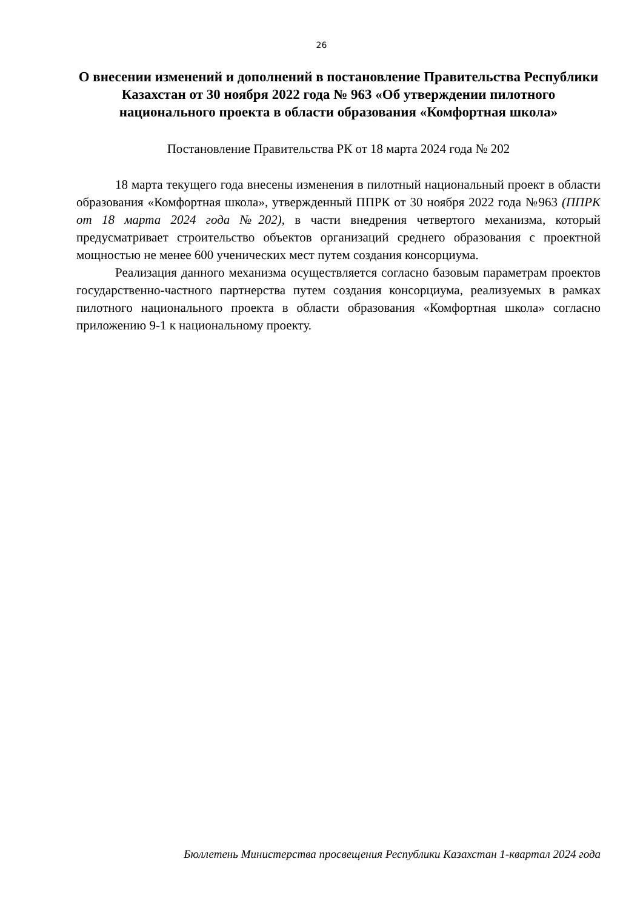26
О внесении изменений и дополнений в постановление Правительства Республики Казахстан от 30 ноября 2022 года № 963 «Об утверждении пилотного национального проекта в области образования «Комфортная школа»
Постановление Правительства РК от 18 марта 2024 года № 202
18 марта текущего года внесены изменения в пилотный национальный проект в области образования «Комфортная школа», утвержденный ППРК от 30 ноября 2022 года №963 (ППРК от 18 марта 2024 года №202), в части внедрения четвертого механизма, который предусматривает строительство объектов организаций среднего образования с проектной мощностью не менее 600 ученических мест путем создания консорциума.
Реализация данного механизма осуществляется согласно базовым параметрам проектов государственно-частного партнерства путем создания консорциума, реализуемых в рамках пилотного национального проекта в области образования «Комфортная школа» согласно приложению 9-1 к национальному проекту.
Бюллетень Министерства просвещения Республики Казахстан 1-квартал 2024 года